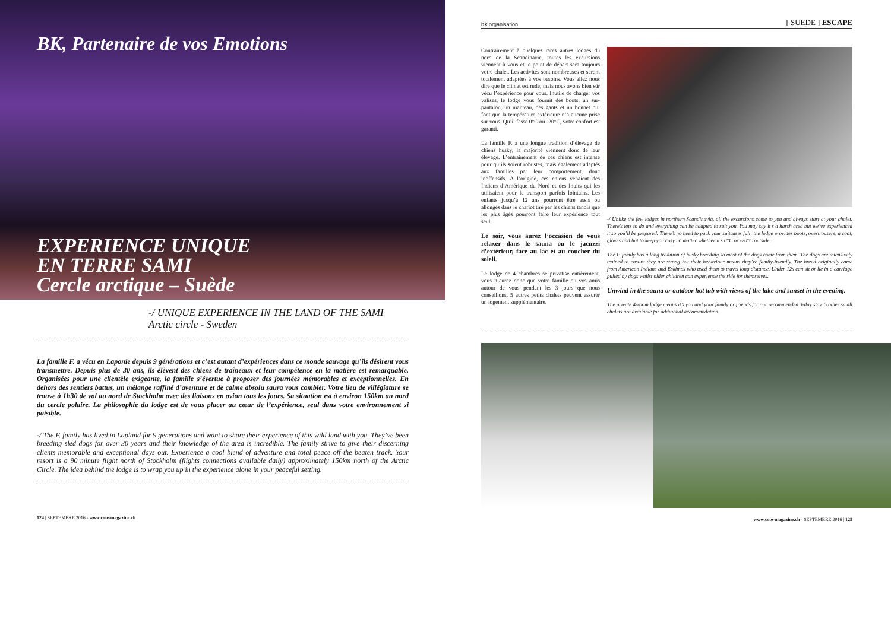BK, Partenaire de vos Emotions
EXPERIENCE UNIQUE
EN TERRE SAMI
Cercle arctique – Suède
-/ UNIQUE EXPERIENCE IN THE LAND OF THE SAMI
Arctic circle - Sweden
La famille F. a vécu en Laponie depuis 9 générations et c’est autant d’expériences dans ce monde sauvage qu’ils désirent vous transmettre. Depuis plus de 30 ans, ils élèvent des chiens de traîneaux et leur compétence en la matière est remarquable. Organisées pour une clientèle exigeante, la famille s’évertue à proposer des journées mémorables et exceptionnelles. En dehors des sentiers battus, un mélange raffiné d’aventure et de calme absolu saura vous combler. Votre lieu de villégiature se trouve à 1h30 de vol au nord de Stockholm avec des liaisons en avion tous les jours. Sa situation est à environ 150km au nord du cercle polaire. La philosophie du lodge est de vous placer au cœur de l’expérience, seul dans votre environnement si paisible.
-/ The F. family has lived in Lapland for 9 generations and want to share their experience of this wild land with you. They’ve been breeding sled dogs for over 30 years and their knowledge of the area is incredible. The family strive to give their discerning clients memorable and exceptional days out. Experience a cool blend of adventure and total peace off the beaten track. Your resort is a 90 minute flight north of Stockholm (flights connections available daily) approximately 150km north of the Arctic Circle. The idea behind the lodge is to wrap you up in the experience alone in your peaceful setting.
124 | SEPTEMBRE 2016 - www.cote-magazine.ch
bk organisation [ SUEDE ] ESCAPE
Contrairement à quelques rares autres lodges du nord de la Scandinavie, toutes les excursions viennent à vous et le point de départ sera toujours votre chalet. Les activités sont nombreuses et seront totalement adaptées à vos besoins. Vous allez nous dire que le climat est rude, mais nous avons bien sûr vécu l’expérience pour vous. Inutile de charger vos valises, le lodge vous fournit des boots, un sur-pantalon, un manteau, des gants et un bonnet qui font que la température extérieure n’a aucune prise sur vous. Qu’il fasse 0°C ou -20°C, votre confort est garanti.
La famille F. a une longue tradition d’élevage de chiens husky, la majorité viennent donc de leur élevage. L’entrainement de ces chiens est intense pour qu’ils soient robustes, mais également adaptés aux familles par leur comportement, donc inoffensifs. A l’origine, ces chiens venaient des Indiens d’Amérique du Nord et des Inuits qui les utilisaient pour le transport parfois lointains. Les enfants jusqu’à 12 ans pourront être assis ou allongés dans le chariot tiré par les chiens tandis que les plus âgés pourront faire leur expérience tout seul.
Le soir, vous aurez l’occasion de vous relaxer dans le sauna ou le jacuzzi d’extérieur, face au lac et au coucher du soleil.
Le lodge de 4 chambres se privatise entièrement, vous n’aurez donc que votre famille ou vos amis autour de vous pendant les 3 jours que nous conseillons. 5 autres petits chalets peuvent assurer un logement supplémentaire.
-/ Unlike the few lodges in northern Scandinavia, all the excursions come to you and always start at your chalet. There’s lots to do and everything can be adapted to suit you. You may say it’s a harsh area but we’ve experienced it so you’ll be prepared. There’s no need to pack your suitcases full: the lodge provides boots, overtrousers, a coat, gloves and hat to keep you cosy no matter whether it’s 0°C or -20°C outside.
The F. family has a long tradition of husky breeding so most of the dogs come from them. The dogs are intensively trained to ensure they are strong but their behaviour means they’re family-friendly. The breed originally came from American Indians and Eskimos who used them to travel long distance. Under 12s can sit or lie in a carriage pulled by dogs whilst older children can experience the ride for themselves.
Unwind in the sauna or outdoor hot tub with views of the lake and sunset in the evening.
The private 4-room lodge means it’s you and your family or friends for our recommended 3-day stay. 5 other small chalets are available for additional accommodation.
www.cote-magazine.ch - SEPTEMBRE 2016 | 125